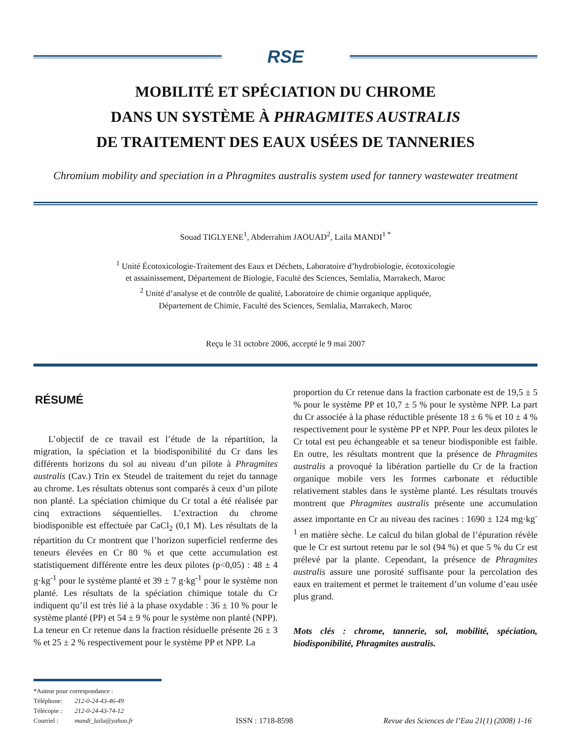RSE
MOBILITÉ ET SPÉCIATION DU CHROME
DANS UN SYSTÈME À PHRAGMITES AUSTRALIS
DE TRAITEMENT DES EAUX USÉES DE TANNERIES
Chromium mobility and speciation in a Phragmites australis system used for tannery wastewater treatment
Souad TIGLYENE<sup>1</sup>, Abderrahim JAOUAD<sup>2</sup>, Laila MANDI<sup>1 *</sup>
<sup>1</sup> Unité Écotoxicologie-Traitement des Eaux et Déchets, Laboratoire d’hydrobiologie, écotoxicologie
et assainissement, Département de Biologie, Faculté des Sciences, Semlalia, Marrakech, Maroc
<sup>2</sup> Unité d’analyse et de contrôle de qualité, Laboratoire de chimie organique appliquée,
Département de Chimie, Faculté des Sciences, Semlalia, Marrakech, Maroc
Reçu le 31 octobre 2006, accepté le 9 mai 2007
RÉSUMÉ
L’objectif de ce travail est l’étude de la répartition, la migration, la spéciation et la biodisponibilité du Cr dans les différents horizons du sol au niveau d’un pilote à Phragmites australis (Cav.) Trin ex Steudel de traitement du rejet du tannage au chrome. Les résultats obtenus sont comparés à ceux d’un pilote non planté. La spéciation chimique du Cr total a été réalisée par cinq extractions séquentielles. L’extraction du chrome biodisponible est effectuée par CaCl<sub>2</sub> (0,1 M). Les résultats de la répartition du Cr montrent que l’horizon superficiel renferme des teneurs élevées en Cr 80 % et que cette accumulation est statistiquement différente entre les deux pilotes (p<0,05) : 48 ± 4 g·kg<sup>-1</sup> pour le système planté et 39 ± 7 g·kg<sup>-1</sup> pour le système non planté. Les résultats de la spéciation chimique totale du Cr indiquent qu’il est très lié à la phase oxydable : 36 ± 10 % pour le système planté (PP) et 54 ± 9 % pour le système non planté (NPP). La teneur en Cr retenue dans la fraction résiduelle présente 26 ± 3 % et 25 ± 2 % respectivement pour le système PP et NPP. La
proportion du Cr retenue dans la fraction carbonate est de 19,5 ± 5 % pour le système PP et 10,7 ± 5 % pour le système NPP. La part du Cr associée à la phase réductible présente 18 ± 6 % et 10 ± 4 % respectivement pour le système PP et NPP. Pour les deux pilotes le Cr total est peu échangeable et sa teneur biodisponible est faible. En outre, les résultats montrent que la présence de Phragmites australis a provoqué la libération partielle du Cr de la fraction organique mobile vers les formes carbonate et réductible relativement stables dans le système planté. Les résultats trouvés montrent que Phragmites australis présente une accumulation assez importante en Cr au niveau des racines : 1690 ± 124 mg·kg<sup>-1</sup> en matière sèche. Le calcul du bilan global de l’épuration révèle que le Cr est surtout retenu par le sol (94 %) et que 5 % du Cr est prélevé par la plante. Cependant, la présence de Phragmites australis assure une porosité suffisante pour la percolation des eaux en traitement et permet le traitement d’un volume d’eau usée plus grand.
Mots clés : chrome, tannerie, sol, mobilité, spéciation, biodisponibilité, Phragmites australis.
*Auteur pour correspondance :
| Téléphone: | 212-0-24-43-46-49 |
| Télécopie : | 212-0-24-43-74-12 |
| Courriel : | mandi_laila@yahoo.fr |
ISSN : 1718-8598
Revue des Sciences de l’Eau 21(1) (2008) 1-16